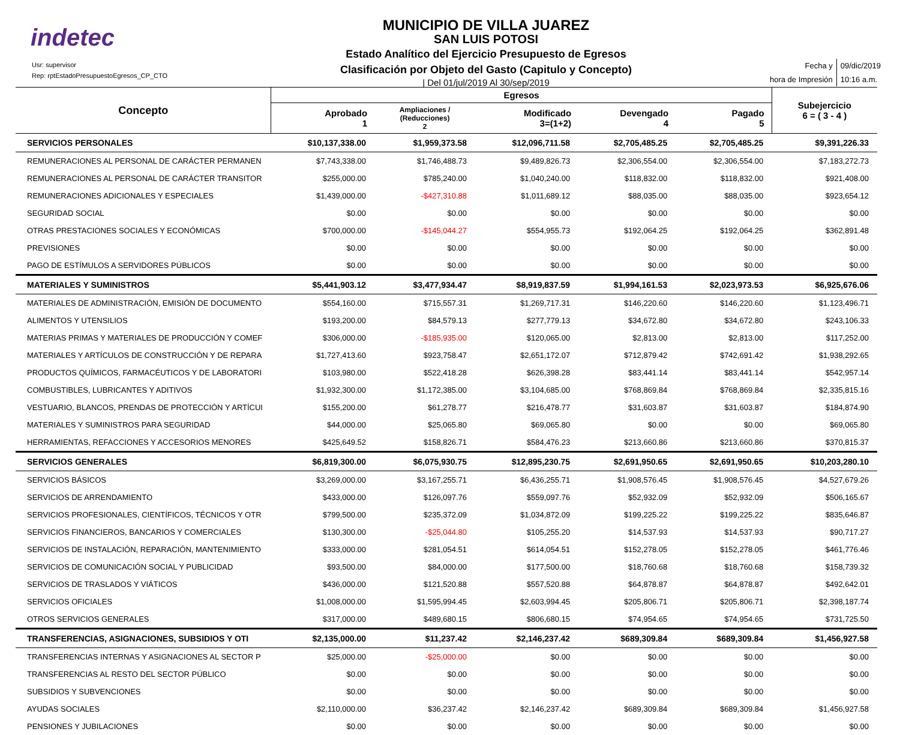indetec
Usr: supervisor
Rep: rptEstadoPresupuestoEgresos_CP_CTO
MUNICIPIO DE VILLA JUAREZ
SAN LUIS POTOSI
Estado Analítico del Ejercicio Presupuesto de Egresos
Clasificación por Objeto del Gasto (Capitulo y Concepto)
| Del 01/jul/2019 Al 30/sep/2019
| Fecha y | 09/dic/2019 |
| hora de Impresión | 10:16 a.m. |
| Concepto | Egresos | | | | | Subejercicio 6 = ( 3 - 4 ) |
| --- | --- | --- | --- | --- | --- | --- |
| | Aprobado 1 | Ampliaciones / (Reducciones) 2 | Modificado 3=(1+2) | Devengado 4 | Pagado 5 | |
| SERVICIOS PERSONALES | $10,137,338.00 | $1,959,373.58 | $12,096,711.58 | $2,705,485.25 | $2,705,485.25 | $9,391,226.33 |
| REMUNERACIONES AL PERSONAL DE CARÁCTER PERMANEN | $7,743,338.00 | $1,746,488.73 | $9,489,826.73 | $2,306,554.00 | $2,306,554.00 | $7,183,272.73 |
| REMUNERACIONES AL PERSONAL DE CARÁCTER TRANSITOR | $255,000.00 | $785,240.00 | $1,040,240.00 | $118,832.00 | $118,832.00 | $921,408.00 |
| REMUNERACIONES ADICIONALES Y ESPECIALES | $1,439,000.00 | -$427,310.88 | $1,011,689.12 | $88,035.00 | $88,035.00 | $923,654.12 |
| SEGURIDAD SOCIAL | $0.00 | $0.00 | $0.00 | $0.00 | $0.00 | $0.00 |
| OTRAS PRESTACIONES SOCIALES Y ECONÓMICAS | $700,000.00 | -$145,044.27 | $554,955.73 | $192,064.25 | $192,064.25 | $362,891.48 |
| PREVISIONES | $0.00 | $0.00 | $0.00 | $0.00 | $0.00 | $0.00 |
| PAGO DE ESTÍMULOS A SERVIDORES PÚBLICOS | $0.00 | $0.00 | $0.00 | $0.00 | $0.00 | $0.00 |
| MATERIALES Y SUMINISTROS | $5,441,903.12 | $3,477,934.47 | $8,919,837.59 | $1,994,161.53 | $2,023,973.53 | $6,925,676.06 |
| MATERIALES DE ADMINISTRACIÓN, EMISIÓN DE DOCUMENTO | $554,160.00 | $715,557.31 | $1,269,717.31 | $146,220.60 | $146,220.60 | $1,123,496.71 |
| ALIMENTOS Y UTENSILIOS | $193,200.00 | $84,579.13 | $277,779.13 | $34,672.80 | $34,672.80 | $243,106.33 |
| MATERIAS PRIMAS Y MATERIALES DE PRODUCCIÓN Y COMEF | $306,000.00 | -$185,935.00 | $120,065.00 | $2,813.00 | $2,813.00 | $117,252.00 |
| MATERIALES Y ARTÍCULOS DE CONSTRUCCIÓN Y DE REPARA | $1,727,413.60 | $923,758.47 | $2,651,172.07 | $712,879.42 | $742,691.42 | $1,938,292.65 |
| PRODUCTOS QUÍMICOS, FARMACÉUTICOS Y DE LABORATORI | $103,980.00 | $522,418.28 | $626,398.28 | $83,441.14 | $83,441.14 | $542,957.14 |
| COMBUSTIBLES, LUBRICANTES Y ADITIVOS | $1,932,300.00 | $1,172,385.00 | $3,104,685.00 | $768,869.84 | $768,869.84 | $2,335,815.16 |
| VESTUARIO, BLANCOS, PRENDAS DE PROTECCIÓN Y ARTÍCUI | $155,200.00 | $61,278.77 | $216,478.77 | $31,603.87 | $31,603.87 | $184,874.90 |
| MATERIALES Y SUMINISTROS PARA SEGURIDAD | $44,000.00 | $25,065.80 | $69,065.80 | $0.00 | $0.00 | $69,065.80 |
| HERRAMIENTAS, REFACCIONES Y ACCESORIOS MENORES | $425,649.52 | $158,826.71 | $584,476.23 | $213,660.86 | $213,660.86 | $370,815.37 |
| SERVICIOS GENERALES | $6,819,300.00 | $6,075,930.75 | $12,895,230.75 | $2,691,950.65 | $2,691,950.65 | $10,203,280.10 |
| SERVICIOS BÁSICOS | $3,269,000.00 | $3,167,255.71 | $6,436,255.71 | $1,908,576.45 | $1,908,576.45 | $4,527,679.26 |
| SERVICIOS DE ARRENDAMIENTO | $433,000.00 | $126,097.76 | $559,097.76 | $52,932.09 | $52,932.09 | $506,165.67 |
| SERVICIOS PROFESIONALES, CIENTÍFICOS, TÉCNICOS Y OTR | $799,500.00 | $235,372.09 | $1,034,872.09 | $199,225.22 | $199,225.22 | $835,646.87 |
| SERVICIOS FINANCIEROS, BANCARIOS Y COMERCIALES | $130,300.00 | -$25,044.80 | $105,255.20 | $14,537.93 | $14,537.93 | $90,717.27 |
| SERVICIOS DE INSTALACIÓN, REPARACIÓN, MANTENIMIENTO | $333,000.00 | $281,054.51 | $614,054.51 | $152,278.05 | $152,278.05 | $461,776.46 |
| SERVICIOS DE COMUNICACIÓN SOCIAL Y PUBLICIDAD | $93,500.00 | $84,000.00 | $177,500.00 | $18,760.68 | $18,760.68 | $158,739.32 |
| SERVICIOS DE TRASLADOS Y VIÁTICOS | $436,000.00 | $121,520.88 | $557,520.88 | $64,878.87 | $64,878.87 | $492,642.01 |
| SERVICIOS OFICIALES | $1,008,000.00 | $1,595,994.45 | $2,603,994.45 | $205,806.71 | $205,806.71 | $2,398,187.74 |
| OTROS SERVICIOS GENERALES | $317,000.00 | $489,680.15 | $806,680.15 | $74,954.65 | $74,954.65 | $731,725.50 |
| TRANSFERENCIAS, ASIGNACIONES, SUBSIDIOS Y OTI | $2,135,000.00 | $11,237.42 | $2,146,237.42 | $689,309.84 | $689,309.84 | $1,456,927.58 |
| TRANSFERENCIAS INTERNAS Y ASIGNACIONES AL SECTOR P | $25,000.00 | -$25,000.00 | $0.00 | $0.00 | $0.00 | $0.00 |
| TRANSFERENCIAS AL RESTO DEL SECTOR PÚBLICO | $0.00 | $0.00 | $0.00 | $0.00 | $0.00 | $0.00 |
| SUBSIDIOS Y SUBVENCIONES | $0.00 | $0.00 | $0.00 | $0.00 | $0.00 | $0.00 |
| AYUDAS SOCIALES | $2,110,000.00 | $36,237.42 | $2,146,237.42 | $689,309.84 | $689,309.84 | $1,456,927.58 |
| PENSIONES Y JUBILACIONES | $0.00 | $0.00 | $0.00 | $0.00 | $0.00 | $0.00 |